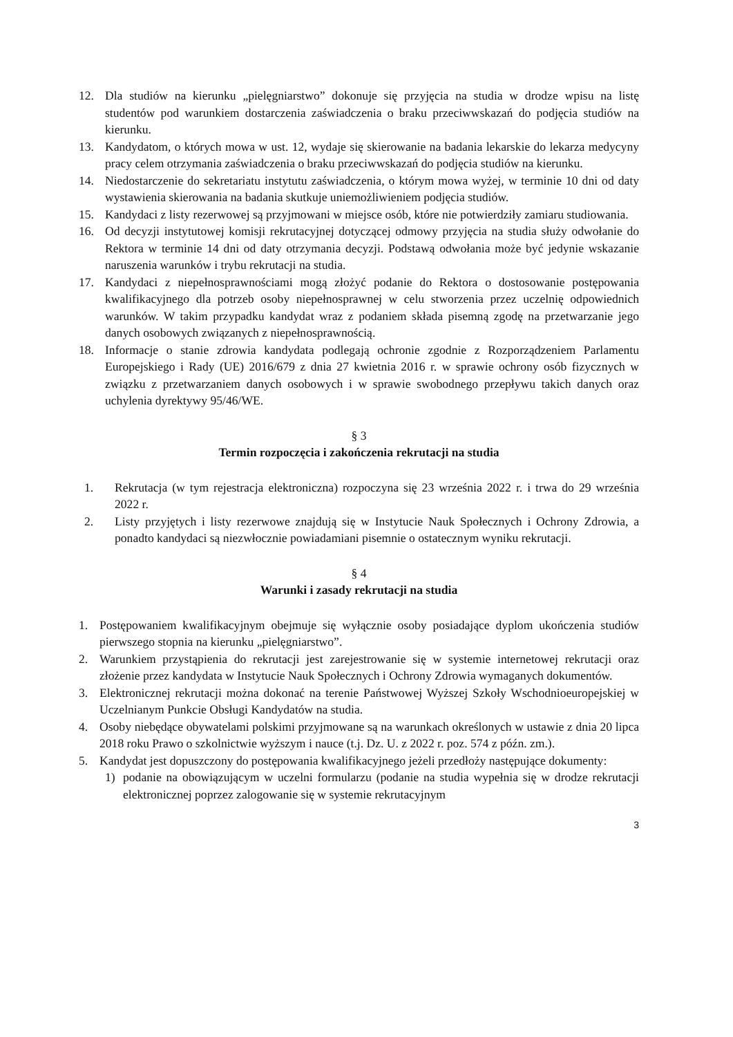12. Dla studiów na kierunku „pielęgniarstwo” dokonuje się przyjęcia na studia w drodze wpisu na listę studentów pod warunkiem dostarczenia zaświadczenia o braku przeciwwskazań do podjęcia studiów na kierunku.
13. Kandydatom, o których mowa w ust. 12, wydaje się skierowanie na badania lekarskie do lekarza medycyny pracy celem otrzymania zaświadczenia o braku przeciwwskazań do podjęcia studiów na kierunku.
14. Niedostarczenie do sekretariatu instytutu zaświadczenia, o którym mowa wyżej, w terminie 10 dni od daty wystawienia skierowania na badania skutkuje uniemożliwieniem podjęcia studiów.
15. Kandydaci z listy rezerwowej są przyjmowani w miejsce osób, które nie potwierdziły zamiaru studiowania.
16. Od decyzji instytutowej komisji rekrutacyjnej dotyczącej odmowy przyjęcia na studia służy odwołanie do Rektora w terminie 14 dni od daty otrzymania decyzji. Podstawą odwołania może być jedynie wskazanie naruszenia warunków i trybu rekrutacji na studia.
17. Kandydaci z niepełnosprawnościami mogą złożyć podanie do Rektora o dostosowanie postępowania kwalifikacyjnego dla potrzeb osoby niepełnosprawnej w celu stworzenia przez uczelnię odpowiednich warunków. W takim przypadku kandydat wraz z podaniem składa pisemną zgodę na przetwarzanie jego danych osobowych związanych z niepełnosprawnością.
18. Informacje o stanie zdrowia kandydata podlegają ochronie zgodnie z Rozporządzeniem Parlamentu Europejskiego i Rady (UE) 2016/679 z dnia 27 kwietnia 2016 r. w sprawie ochrony osób fizycznych w związku z przetwarzaniem danych osobowych i w sprawie swobodnego przepływu takich danych oraz uchylenia dyrektywy 95/46/WE.
§ 3
Termin rozpoczęcia i zakończenia rekrutacji na studia
1. Rekrutacja (w tym rejestracja elektroniczna) rozpoczyna się 23 września 2022 r. i trwa do 29 września 2022 r.
2. Listy przyjętych i listy rezerwowe znajdują się w Instytucie Nauk Społecznych i Ochrony Zdrowia, a ponadto kandydaci są niezwłocznie powiadamiani pisemnie o ostatecznym wyniku rekrutacji.
§ 4
Warunki i zasady rekrutacji na studia
1. Postępowaniem kwalifikacyjnym obejmuje się wyłącznie osoby posiadające dyplom ukończenia studiów pierwszego stopnia na kierunku „pielęgniarstwo”.
2. Warunkiem przystąpienia do rekrutacji jest zarejestrowanie się w systemie internetowej rekrutacji oraz złożenie przez kandydata w Instytucie Nauk Społecznych i Ochrony Zdrowia wymaganych dokumentów.
3. Elektronicznej rekrutacji można dokonać na terenie Państwowej Wyższej Szkoły Wschodnioeuropejskiej w Uczelnianym Punkcie Obsługi Kandydatów na studia.
4. Osoby niebędące obywatelami polskimi przyjmowane są na warunkach określonych w ustawie z dnia 20 lipca 2018 roku Prawo o szkolnictwie wyższym i nauce (t.j. Dz. U. z 2022 r. poz. 574 z późn. zm.).
5. Kandydat jest dopuszczony do postępowania kwalifikacyjnego jeżeli przedłoży następujące dokumenty:
1) podanie na obowiązującym w uczelni formularzu (podanie na studia wypełnia się w drodze rekrutacji elektronicznej poprzez zalogowanie się w systemie rekrutacyjnym
3